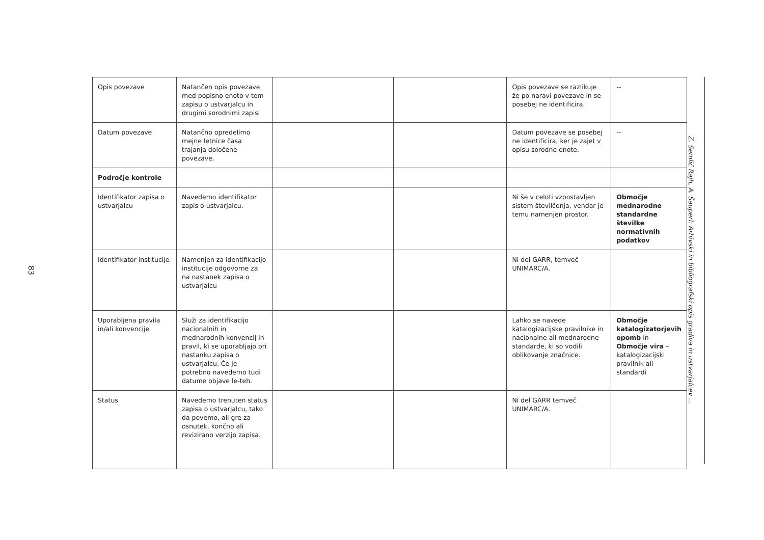83
| Opis povezave | Natančen opis povezave med popisno enoto v tem zapisu o ustvarjalcu in drugimi sorodnimi zapisi | | | Opis povezave se razlikuje že po naravi povezave in se posebej ne identificira. | -- |
| Datum povezave | Natančno opredelimo mejne letnice časa trajanja določene povezave. | | | Datum povezave se posebej ne identificira, ker je zajet v opisu sorodne enote. | -- |
| Področje kontrole | | | | | |
| Identifikator zapisa o ustvarjalcu | Navedemo identifikator zapis o ustvarjalcu. | | | Ni še v celoti vzpostavljen sistem številčenja, vendar je temu namenjen prostor. | Območje mednarodne standardne številke normativnih podatkov |
| Identifikator institucije | Namenjen za identifikacijo institucije odgovorne za na nastanek zapisa o ustvarjalcu | | | Ni del GARR, temveč UNIMARC/A. | |
| Uporabljena pravila in/ali konvencije | Služi za identifikacijo nacionalnih in mednarodnih konvencij in pravil, ki se uporabljajo pri nastanku zapisa o ustvarjalcu. Če je potrebno navedemo tudi datume objave le-teh. | | | Lahko se navede katalogizacijske pravilnike in nacionalne ali mednarodne standarde, ki so vodili oblikovanje značnice. | Območje katalogizatorjevih opomb in Območje vira – katalogizacijski pravilnik ali standardi |
| Status | Navedemo trenuten status zapisa o ustvarjalcu, tako da povemo, ali gre za osnutek, končno ali revizirano verzijo zapisa. | | | Ni del GARR temveč UNIMARC/A. | |
Z. Semlič Rajh, A. Šauperl: Arhivski in bibliografski opis gradiva in ustvarjalcev ...